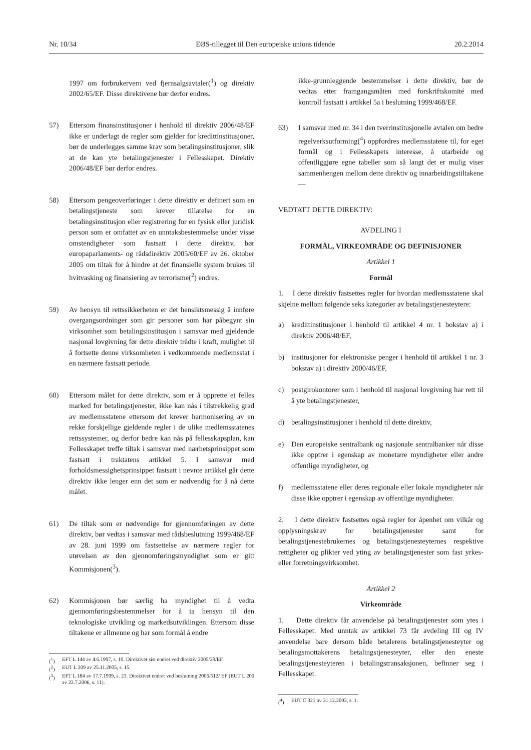Nr. 10/34 EØS-tillegget til Den europeiske unions tidende 20.2.2014
1997 om forbrukervern ved fjernsalgsavtaler(<sup>1</sup>) og direktiv 2002/65/EF. Disse direktivene bør derfor endres.
57) Ettersom finansinstitusjoner i henhold til direktiv 2006/48/EF ikke er underlagt de regler som gjelder for kredittinstitusjoner, bør de underlegges samme krav som betalingsinstitusjoner, slik at de kan yte betalingstjenester i Fellesskapet. Direktiv 2006/48/EF bør derfor endres.
58) Ettersom pengeoverføringer i dette direktiv er definert som en betalingstjeneste som krever tillatelse for en betalingsinstitusjon eller registrering for en fysisk eller juridisk person som er omfattet av en unntaksbestemmelse under visse omstendigheter som fastsatt i dette direktiv, bør europaparlaments- og rådsdirektiv 2005/60/EF av 26. oktober 2005 om tiltak for å hindre at det finansielle system brukes til hvitvasking og finansiering av terrorisme(<sup>2</sup>) endres.
59) Av hensyn til rettssikkerheten er det hensiktsmessig å innføre overgangsordninger som gir personer som har påbegynt sin virksomhet som betalingsinstitusjon i samsvar med gjeldende nasjonal lovgivning før dette direktiv trådte i kraft, mulighet til å fortsette denne virksomheten i vedkommende medlemsstat i en nærmere fastsatt periode.
60) Ettersom målet for dette direktiv, som er å opprette et felles marked for betalingstjenester, ikke kan nås i tilstrekkelig grad av medlemsstatene ettersom det krever harmonisering av en rekke forskjellige gjeldende regler i de ulike medlemsstatenes rettssystemer, og derfor bedre kan nås på fellesskapsplan, kan Fellesskapet treffe tiltak i samsvar med nærhetsprinsippet som fastsatt i traktatens artikkel 5. I samsvar med forholdsmessighetsprinsippet fastsatt i nevnte artikkel går dette direktiv ikke lenger enn det som er nødvendig for å nå dette målet.
61) De tiltak som er nødvendige for gjennomføringen av dette direktiv, bør vedtas i samsvar med rådsbeslutning 1999/468/EF av 28. juni 1999 om fastsettelse av nærmere regler for utøvelsen av den gjennomføringsmyndighet som er gitt Kommisjonen(<sup>3</sup>).
62) Kommisjonen bør særlig ha myndighet til å vedta gjennomføringsbestemmelser for å ta hensyn til den teknologiske utvikling og markedsutviklingen. Ettersom disse tiltakene er allmenne og har som formål å endre
(<sup>1</sup>) EFT L 144 av 4.6.1997, s. 19. Direktivet sist endret ved direktiv 2005/29/EF.
(<sup>2</sup>) EUT L 309 av 25.11.2005, s. 15.
(<sup>3</sup>) EFT L 184 av 17.7.1999, s. 23. Direktivet endret ved beslutning 2006/512/ EF (EUT L 200 av 22.7.2006, s. 11).
ikke-grunnleggende bestemmelser i dette direktiv, bør de vedtas etter framgangsmåten med forskriftskomité med kontroll fastsatt i artikkel 5a i beslutning 1999/468/EF.
63) I samsvar med nr. 34 i den tverrinstitusjonelle avtalen om bedre regelverksutforming(<sup>4</sup>) oppfordres medlemsstatene til, for eget formål og i Fellesskapets interesse, å utarbeide og offentliggjøre egne tabeller som så langt det er mulig viser sammenhengen mellom dette direktiv og innarbeidingstiltakene —
VEDTATT DETTE DIREKTIV:
AVDELING I
FORMÅL, VIRKEOMRÅDE OG DEFINISJONER
Artikkel 1
Formål
1. I dette direktiv fastsettes regler for hvordan medlemsstatene skal skjelne mellom følgende seks kategorier av betalingstjenesteytere:
a) kredittinstitusjoner i henhold til artikkel 4 nr. 1 bokstav a) i direktiv 2006/48/EF,
b) institusjoner for elektroniske penger i henhold til artikkel 1 nr. 3 bokstav a) i direktiv 2000/46/EF,
c) postgirokontorer som i henhold til nasjonal lovgivning har rett til å yte betalingstjenester,
d) betalingsinstitusjoner i henhold til dette direktiv,
e) Den europeiske sentralbank og nasjonale sentralbanker når disse ikke opptrer i egenskap av monetære myndigheter eller andre offentlige myndigheter, og
f) medlemsstatene eller deres regionale eller lokale myndigheter når disse ikke opptrer i egenskap av offentlige myndigheter.
2. I dette direktiv fastsettes også regler for åpenhet om vilkår og opplysningskrav for betalingstjenester samt for betalingstjenestebrukernes og betalingstjenesteyternes respektive rettigheter og plikter ved yting av betalingstjenester som fast yrkes- eller forretningsvirksomhet.
Artikkel 2
Virkeområde
1. Dette direktiv får anvendelse på betalingstjenester som ytes i Fellesskapet. Med unntak av artikkel 73 får avdeling III og IV anvendelse bare dersom både betalerens betalingstjenesteyter og betalingsmottakerens betalingstjenesteyter, eller den eneste betalingstjenesteyteren i betalingstransaksjonen, befinner seg i Fellesskapet.
(<sup>4</sup>) EUT C 321 av 31.12.2003, s. 1.